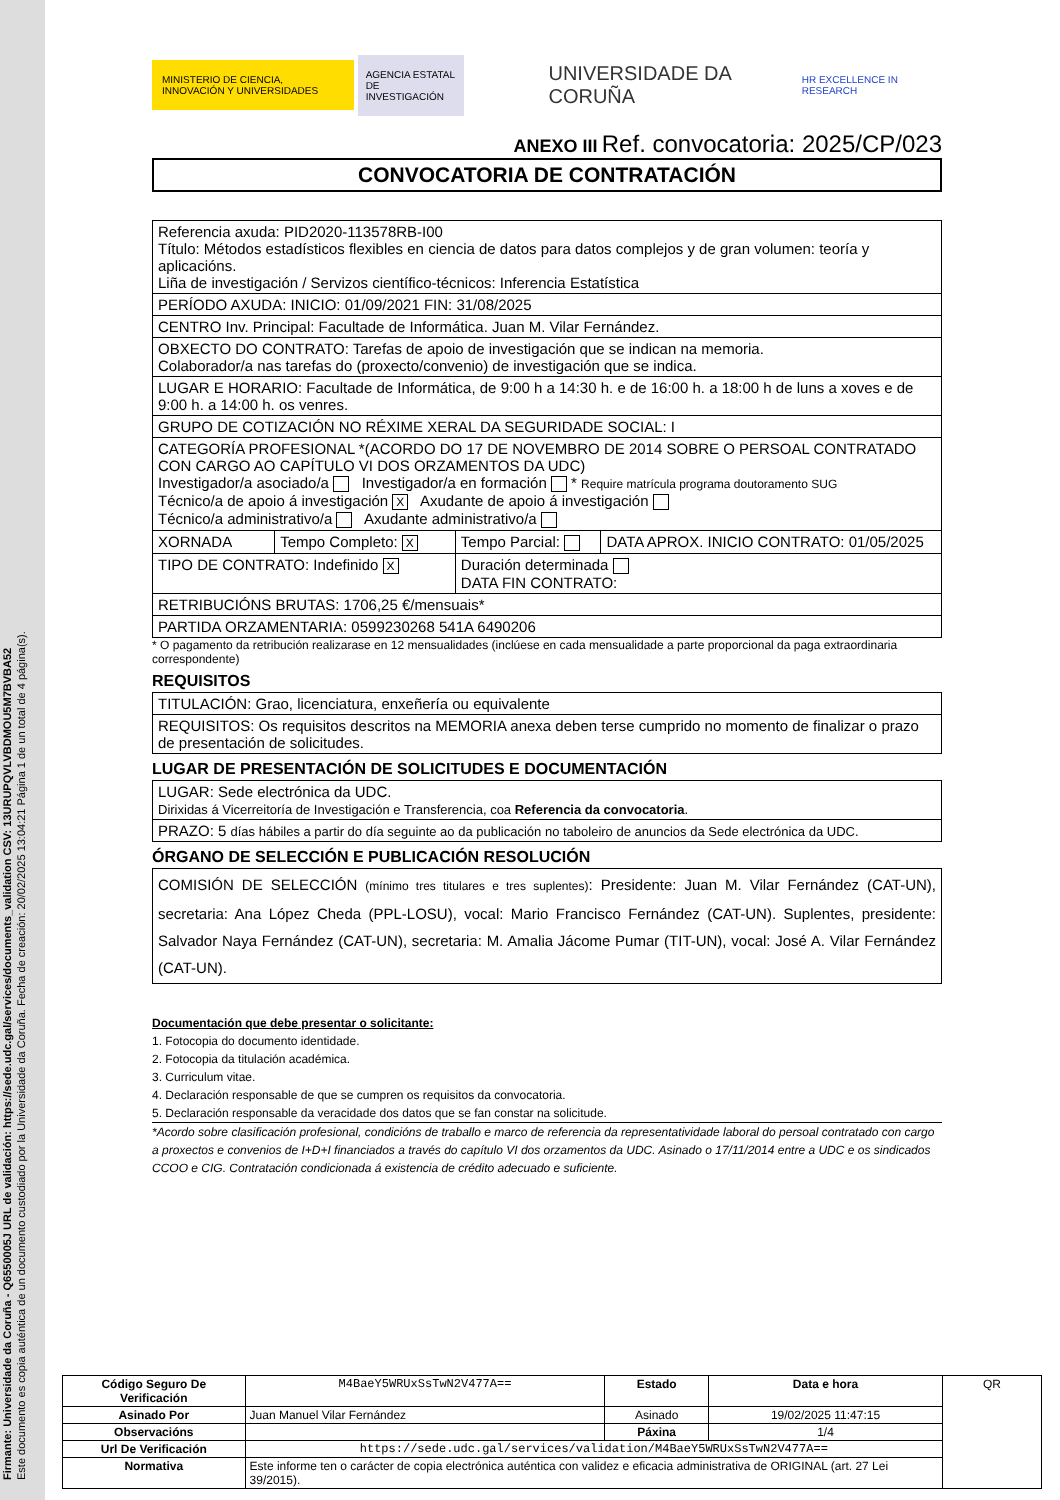Firmante: Universidade da Coruña - Q6550005J URL de validación: https://sede.udc.gal/services/documents_validation CSV: 13URUPQVLVBDMOU5M7BVBA52
Este documento es copia auténtica de un documento custodiado por la Universidade da Coruña. Fecha de creación: 20/02/2025 13:04:21 Página 1 de un total de 4 página(s).
MINISTERIO DE CIENCIA, INNOVACIÓN Y UNIVERSIDADES
AGENCIA ESTATAL DE INVESTIGACIÓN
UNIVERSIDADE DA CORUÑA
HR EXCELLENCE IN RESEARCH
ANEXO III Ref. convocatoria: 2025/CP/023
CONVOCATORIA DE CONTRATACIÓN
| Referencia axuda: PID2020-113578RB-I00 Título: Métodos estadísticos flexibles en ciencia de datos para datos complejos y de gran volumen: teoría y aplicacións. Liña de investigación / Servizos científico-técnicos: Inferencia Estatística | | | |
| PERÍODO AXUDA: INICIO: 01/09/2021 FIN: 31/08/2025 | | | |
| CENTRO Inv. Principal: Facultade de Informática. Juan M. Vilar Fernández. | | | |
| OBXECTO DO CONTRATO: Tarefas de apoio de investigación que se indican na memoria. Colaborador/a nas tarefas do (proxecto/convenio) de investigación que se indica. | | | |
| LUGAR E HORARIO: Facultade de Informática, de 9:00 h a 14:30 h. e de 16:00 h. a 18:00 h de luns a xoves e de 9:00 h. a 14:00 h. os venres. | | | |
| GRUPO DE COTIZACIÓN NO RÉXIME XERAL DA SEGURIDADE SOCIAL: I | | | |
| CATEGORÍA PROFESIONAL *(ACORDO DO 17 DE NOVEMBRO DE 2014 SOBRE O PERSOAL CONTRATADO CON CARGO AO CAPÍTULO VI DOS ORZAMENTOS DA UDC) Investigador/a asociado/a Investigador/a en formación * Require matrícula programa doutoramento SUG Técnico/a de apoio á investigación X Axudante de apoio á investigación Técnico/a administrativo/a Axudante administrativo/a | | | |
| XORNADA | Tempo Completo: X | Tempo Parcial: | DATA APROX. INICIO CONTRATO: 01/05/2025 |
| TIPO DE CONTRATO: Indefinido X | | Duración determinada DATA FIN CONTRATO: | |
| RETRIBUCIÓNS BRUTAS: 1706,25 €/mensuais* | | | |
| PARTIDA ORZAMENTARIA: 0599230268 541A 6490206 | | | |
* O pagamento da retribución realizarase en 12 mensualidades (inclúese en cada mensualidade a parte proporcional da paga extraordinaria correspondente)
REQUISITOS
| TITULACIÓN: Grao, licenciatura, enxeñería ou equivalente |
| REQUISITOS: Os requisitos descritos na MEMORIA anexa deben terse cumprido no momento de finalizar o prazo de presentación de solicitudes. |
LUGAR DE PRESENTACIÓN DE SOLICITUDES E DOCUMENTACIÓN
| LUGAR: Sede electrónica da UDC. Dirixidas á Vicerreitoría de Investigación e Transferencia, coa Referencia da convocatoria . |
| PRAZO: 5 días hábiles a partir do día seguinte ao da publicación no taboleiro de anuncios da Sede electrónica da UDC. |
ÓRGANO DE SELECCIÓN E PUBLICACIÓN RESOLUCIÓN
| COMISIÓN DE SELECCIÓN (mínimo tres titulares e tres suplentes) : Presidente: Juan M. Vilar Fernández (CAT-UN), secretaria: Ana López Cheda (PPL-LOSU), vocal: Mario Francisco Fernández (CAT-UN). Suplentes, presidente: Salvador Naya Fernández (CAT-UN), secretaria: M. Amalia Jácome Pumar (TIT-UN), vocal: José A. Vilar Fernández (CAT-UN). |
Documentación que debe presentar o solicitante:
1. Fotocopia do documento identidade.
2. Fotocopia da titulación académica.
3. Curriculum vitae.
4. Declaración responsable de que se cumpren os requisitos da convocatoria.
5. Declaración responsable da veracidade dos datos que se fan constar na solicitude.
*Acordo sobre clasificación profesional, condicións de traballo e marco de referencia da representatividade laboral do persoal contratado con cargo a proxectos e convenios de I+D+I financiados a través do capítulo VI dos orzamentos da UDC. Asinado o 17/11/2014 entre a UDC e os sindicados CCOO e CIG. Contratación condicionada á existencia de crédito adecuado e suficiente.
| Código Seguro De Verificación | M4BaeY5WRUxSsTwN2V477A== | Estado | Data e hora | QR |
| Asinado Por | Juan Manuel Vilar Fernández | Asinado | 19/02/2025 11:47:15 | |
| Observacións | | Páxina | 1/4 | |
| Url De Verificación | https://sede.udc.gal/services/validation/M4BaeY5WRUxSsTwN2V477A== | | | |
| Normativa | Este informe ten o carácter de copia electrónica auténtica con validez e eficacia administrativa de ORIGINAL (art. 27 Lei 39/2015). | | | |